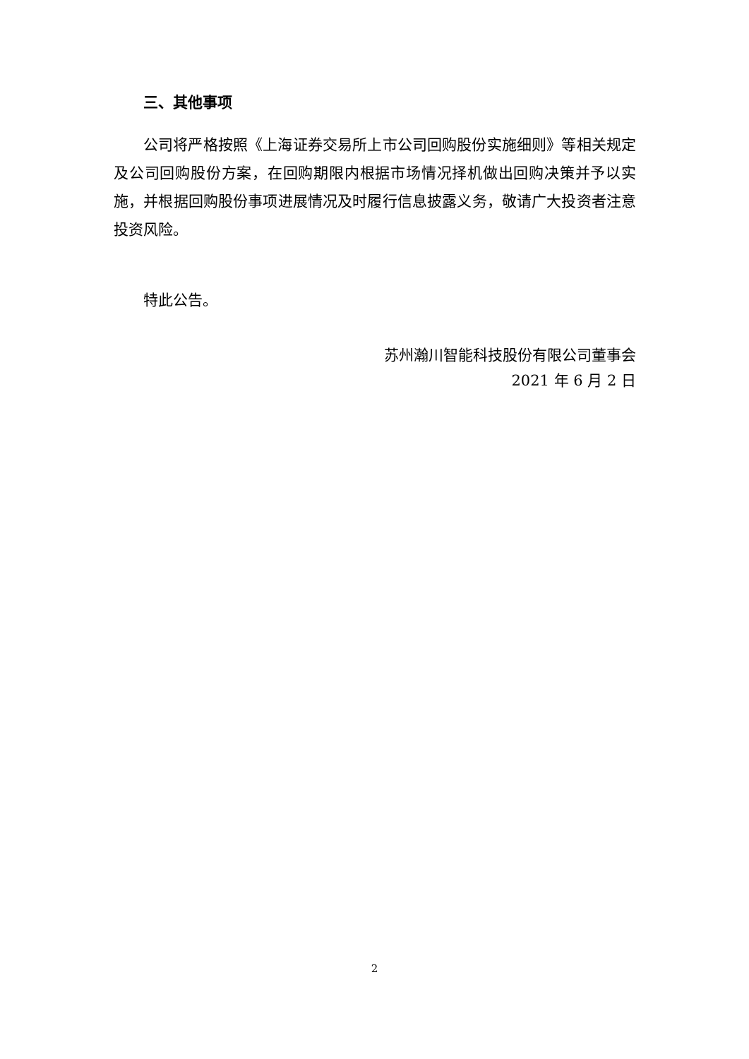三、其他事项
公司将严格按照《上海证券交易所上市公司回购股份实施细则》等相关规定及公司回购股份方案，在回购期限内根据市场情况择机做出回购决策并予以实施，并根据回购股份事项进展情况及时履行信息披露义务，敬请广大投资者注意投资风险。
特此公告。
苏州瀚川智能科技股份有限公司董事会
2021 年 6 月 2 日
2